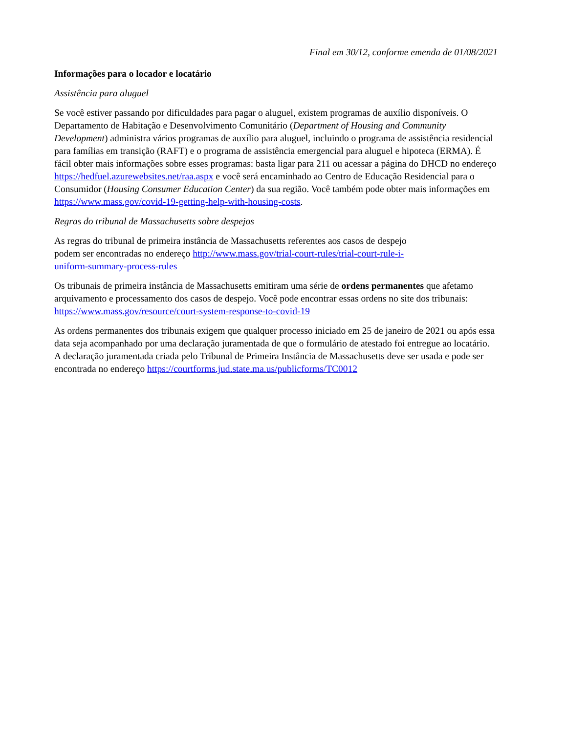Final em 30/12, conforme emenda de 01/08/2021
Informações para o locador e locatário
Assistência para aluguel
Se você estiver passando por dificuldades para pagar o aluguel, existem programas de auxílio disponíveis. O Departamento de Habitação e Desenvolvimento Comunitário (Department of Housing and Community Development) administra vários programas de auxílio para aluguel, incluindo o programa de assistência residencial para famílias em transição (RAFT) e o programa de assistência emergencial para aluguel e hipoteca (ERMA). É fácil obter mais informações sobre esses programas: basta ligar para 211 ou acessar a página do DHCD no endereço https://hedfuel.azurewebsites.net/raa.aspx e você será encaminhado ao Centro de Educação Residencial para o Consumidor (Housing Consumer Education Center) da sua região. Você também pode obter mais informações em https://www.mass.gov/covid-19-getting-help-with-housing-costs.
Regras do tribunal de Massachusetts sobre despejos
As regras do tribunal de primeira instância de Massachusetts referentes aos casos de despejo podem ser encontradas no endereço http://www.mass.gov/trial-court-rules/trial-court-rule-i-uniform-summary-process-rules
Os tribunais de primeira instância de Massachusetts emitiram uma série de ordens permanentes que afetamo arquivamento e processamento dos casos de despejo. Você pode encontrar essas ordens no site dos tribunais: https://www.mass.gov/resource/court-system-response-to-covid-19
As ordens permanentes dos tribunais exigem que qualquer processo iniciado em 25 de janeiro de 2021 ou após essa data seja acompanhado por uma declaração juramentada de que o formulário de atestado foi entregue ao locatário. A declaração juramentada criada pelo Tribunal de Primeira Instância de Massachusetts deve ser usada e pode ser encontrada no endereço https://courtforms.jud.state.ma.us/publicforms/TC0012